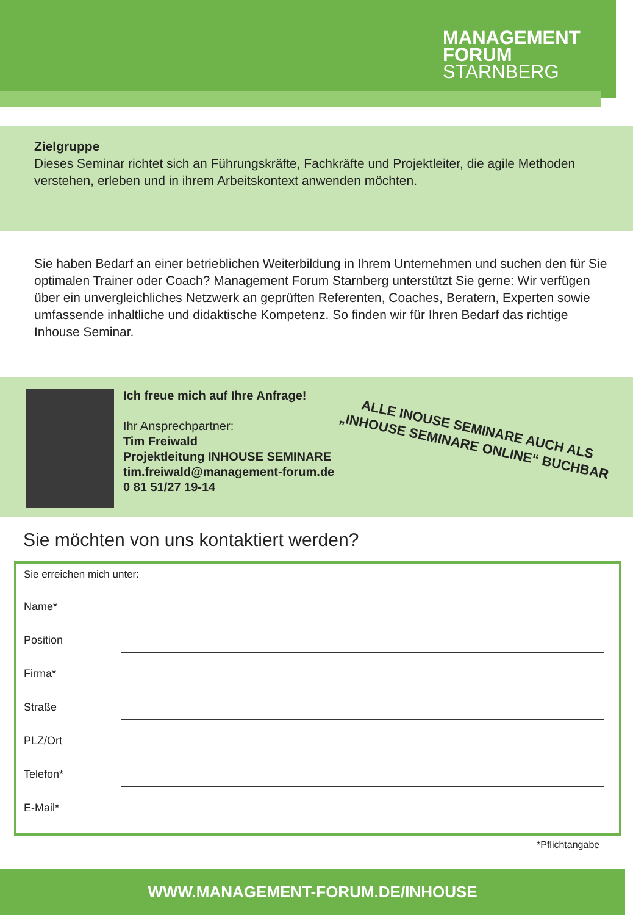MANAGEMENT
FORUM
STARNBERG
Zielgruppe
Dieses Seminar richtet sich an Führungskräfte, Fachkräfte und Projektleiter, die agile Methoden verstehen, erleben und in ihrem Arbeitskontext anwenden möchten.
Sie haben Bedarf an einer betrieblichen Weiterbildung in Ihrem Unternehmen und suchen den für Sie optimalen Trainer oder Coach? Management Forum Starnberg unterstützt Sie gerne: Wir verfügen über ein unvergleichliches Netzwerk an geprüften Referenten, Coaches, Beratern, Experten sowie umfassende inhaltliche und didaktische Kompetenz. So finden wir für Ihren Bedarf das richtige Inhouse Seminar.
Ich freue mich auf Ihre Anfrage!
Ihr Ansprechpartner:
Tim Freiwald
Projektleitung INHOUSE SEMINARE
tim.freiwald@management-forum.de
0 81 51/27 19-14
ALLE INOUSE SEMINARE AUCH ALS „INHOUSE SEMINARE ONLINE“ BUCHBAR
Sie möchten von uns kontaktiert werden?
Sie erreichen mich unter:
Name*
Position
Firma*
Straße
PLZ/Ort
Telefon*
E-Mail*
*Pflichtangabe
WWW.MANAGEMENT-FORUM.DE/INHOUSE